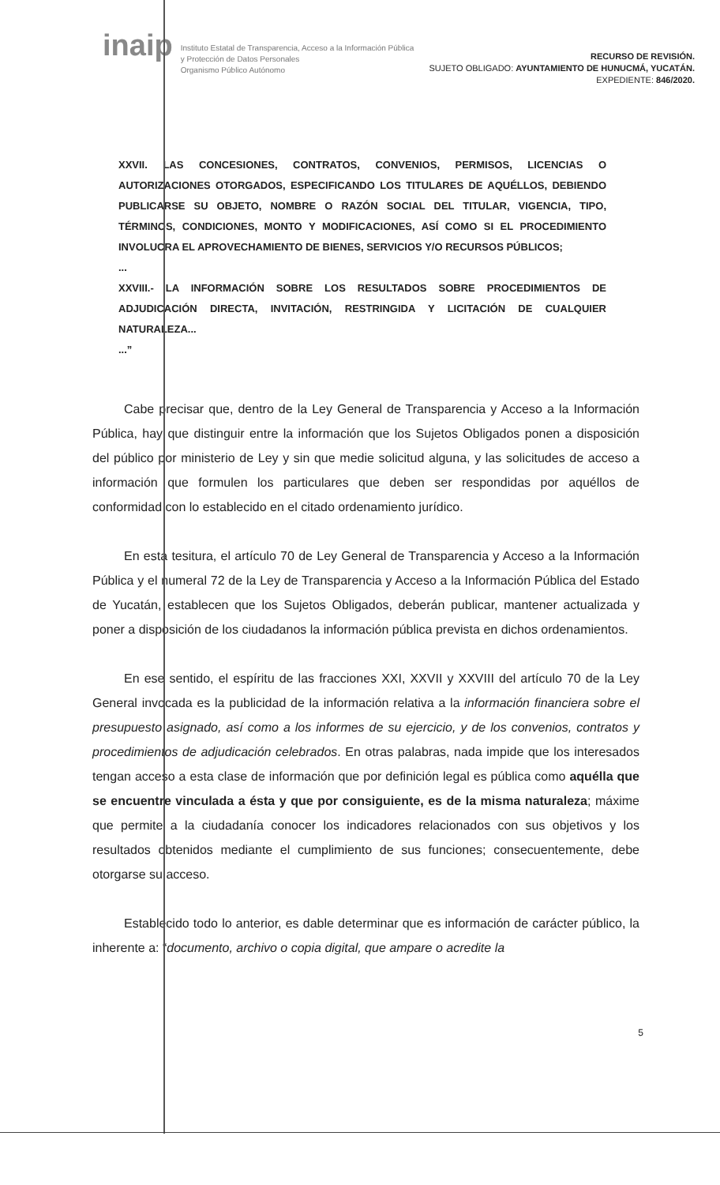inaip
Instituto Estatal de Transparencia, Acceso a la Información Pública
y Protección de Datos Personales
Organismo Público Autónomo
RECURSO DE REVISIÓN.
SUJETO OBLIGADO: AYUNTAMIENTO DE HUNUCMÁ, YUCATÁN.
EXPEDIENTE: 846/2020.
XXVII. LAS CONCESIONES, CONTRATOS, CONVENIOS, PERMISOS, LICENCIAS O AUTORIZACIONES OTORGADOS, ESPECIFICANDO LOS TITULARES DE AQUÉLLOS, DEBIENDO PUBLICARSE SU OBJETO, NOMBRE O RAZÓN SOCIAL DEL TITULAR, VIGENCIA, TIPO, TÉRMINOS, CONDICIONES, MONTO Y MODIFICACIONES, ASÍ COMO SI EL PROCEDIMIENTO INVOLUCRA EL APROVECHAMIENTO DE BIENES, SERVICIOS Y/O RECURSOS PÚBLICOS;
...
XXVIII.- LA INFORMACIÓN SOBRE LOS RESULTADOS SOBRE PROCEDIMIENTOS DE ADJUDICACIÓN DIRECTA, INVITACIÓN, RESTRINGIDA Y LICITACIÓN DE CUALQUIER NATURALEZA...
...”
Cabe precisar que, dentro de la Ley General de Transparencia y Acceso a la Información Pública, hay que distinguir entre la información que los Sujetos Obligados ponen a disposición del público por ministerio de Ley y sin que medie solicitud alguna, y las solicitudes de acceso a información que formulen los particulares que deben ser respondidas por aquéllos de conformidad con lo establecido en el citado ordenamiento jurídico.
En esta tesitura, el artículo 70 de Ley General de Transparencia y Acceso a la Información Pública y el numeral 72 de la Ley de Transparencia y Acceso a la Información Pública del Estado de Yucatán, establecen que los Sujetos Obligados, deberán publicar, mantener actualizada y poner a disposición de los ciudadanos la información pública prevista en dichos ordenamientos.
En ese sentido, el espíritu de las fracciones XXI, XXVII y XXVIII del artículo 70 de la Ley General invocada es la publicidad de la información relativa a la información financiera sobre el presupuesto asignado, así como a los informes de su ejercicio, y de los convenios, contratos y procedimientos de adjudicación celebrados. En otras palabras, nada impide que los interesados tengan acceso a esta clase de información que por definición legal es pública como aquélla que se encuentre vinculada a ésta y que por consiguiente, es de la misma naturaleza; máxime que permite a la ciudadanía conocer los indicadores relacionados con sus objetivos y los resultados obtenidos mediante el cumplimiento de sus funciones; consecuentemente, debe otorgarse su acceso.
Establecido todo lo anterior, es dable determinar que es información de carácter público, la inherente a: “documento, archivo o copia digital, que ampare o acredite la
5